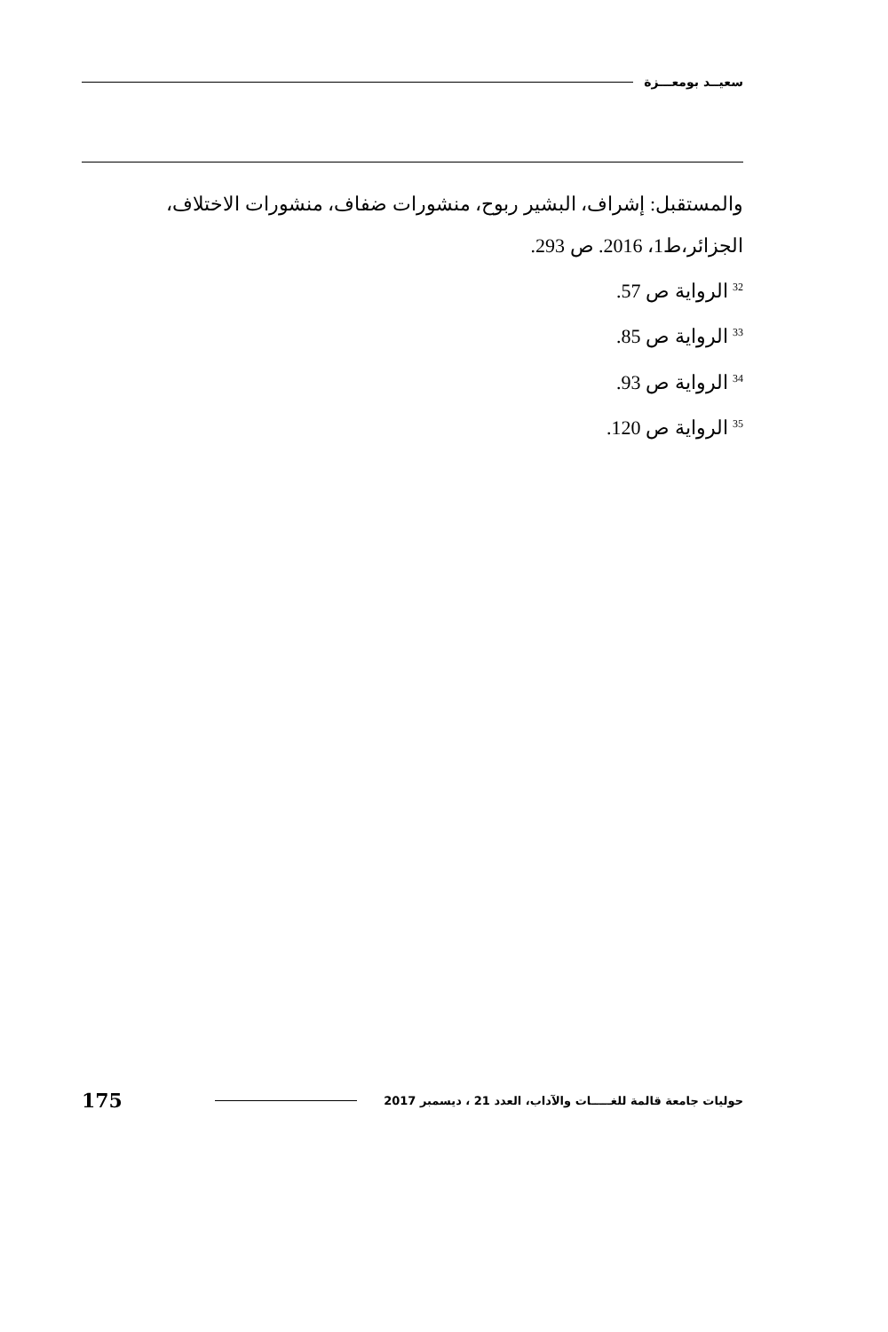سعيــد بومعـــزة
والمستقبل: إشراف، البشير ربوح، منشورات ضفاف، منشورات الاختلاف، الجزائر،ط1، 2016. ص 293.
<sup>32</sup> الرواية ص 57.
<sup>33</sup> الرواية ص 85.
<sup>34</sup> الرواية ص 93.
<sup>35</sup> الرواية ص 120.
حوليات جامعة قالمة للغـــــات والآداب، العدد 21 ، ديسمبر 2017 175